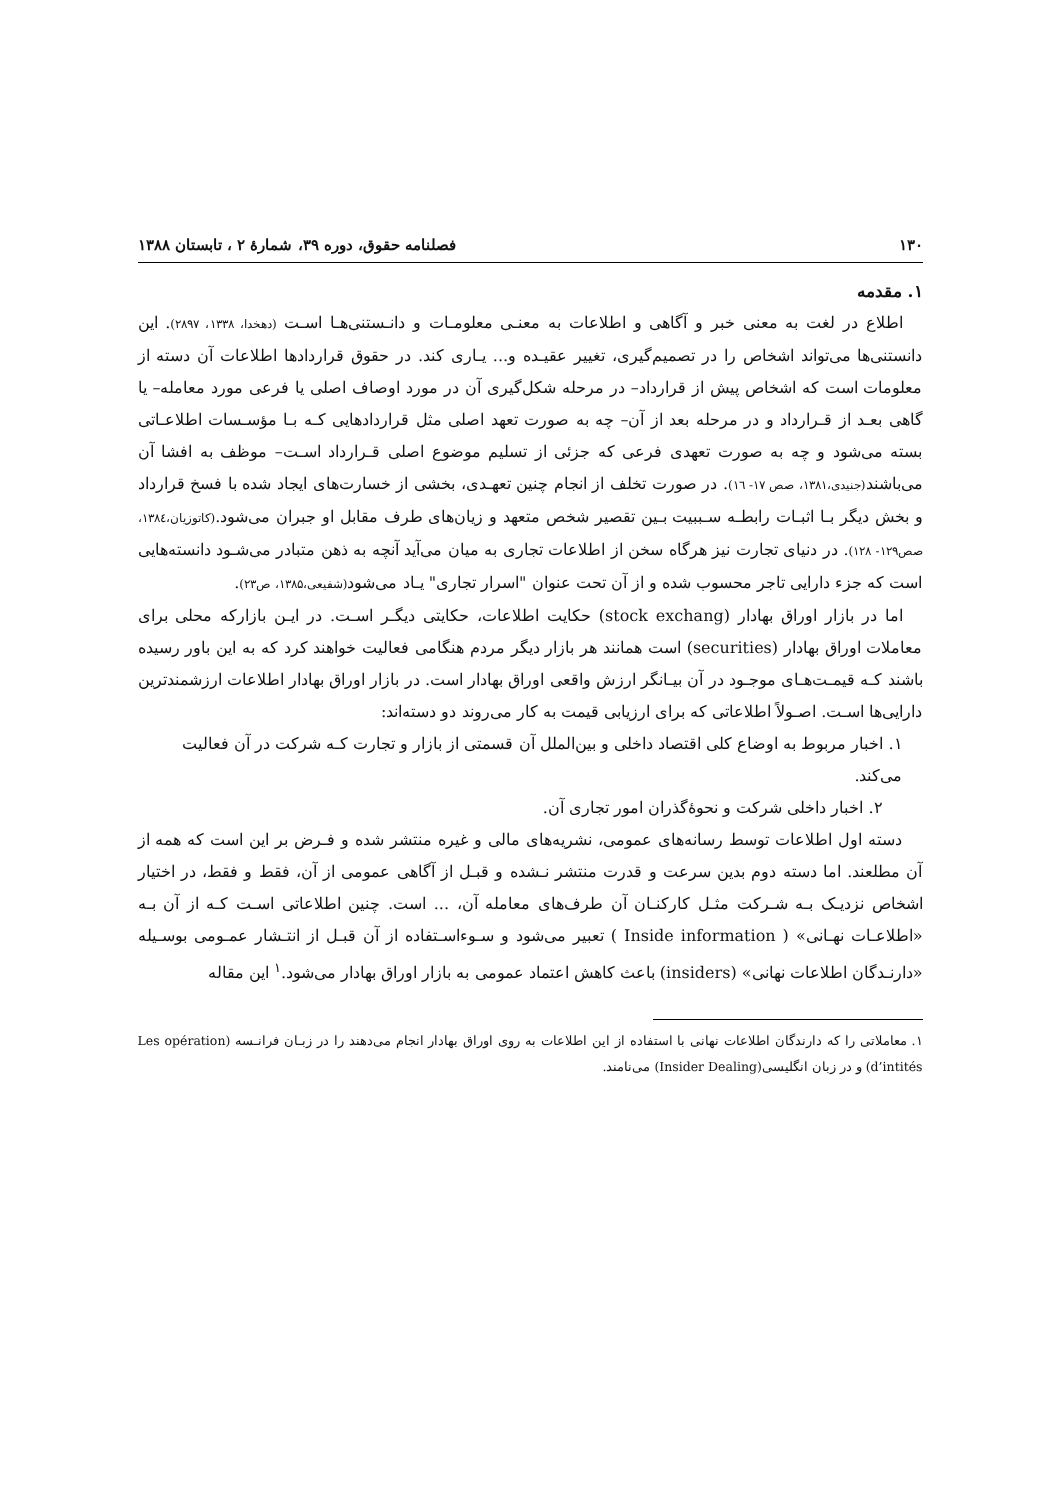۱۳۰ فصلنامه حقوق، دوره ۳۹، شمارهٔ ۲ ، تابستان ۱۳۸۸
۱. مقدمه
اطلاع در لغت به معنی خبر و آگاهی و اطلاعات به معنـی معلومـات و دانـستنی‌هـا اسـت (دهخدا، ۱۳۳۸، ۲۸۹۷). این دانستنی‌ها می‌تواند اشخاص را در تصمیم‌گیری، تغییر عقیـده و... یـاری کند. در حقوق قراردادها اطلاعات آن دسته از معلومات است که اشخاص پیش از قرارداد– در مرحله شکل‌گیری آن در مورد اوصاف اصلی یا فرعی مورد معامله– یا گاهی بعـد از قـرارداد و در مرحله بعد از آن– چه به صورت تعهد اصلی مثل قراردادهایی کـه بـا مؤسـسات اطلاعـاتی بسته می‌شود و چه به صورت تعهدی فرعی که جزئی از تسلیم موضوع اصلی قـرارداد اسـت– موظف به افشا آن می‌باشند(جنیدی،۱۳۸۱، صص ۱۷- ۱٦). در صورت تخلف از انجام چنین تعهـدی، بخشی از خسارت‌های ایجاد شده با فسخ قرارداد و بخش دیگر بـا اثبـات رابطـه سـببیت بـین تقصیر شخص متعهد و زیان‌های طرف مقابل او جبران می‌شود.(کاتوزیان،۱۳۸٤، صص۱۲۹- ۱۲۸). در دنیای تجارت نیز هرگاه سخن از اطلاعات تجاری به میان می‌آید آنچه به ذهن متبادر می‌شـود دانسته‌هایی است که جزء دارایی تاجر محسوب شده و از آن تحت عنوان "اسرار تجاری" یـاد می‌شود(شفیعی،۱۳۸۵، ص۲۳).
اما در بازار اوراق بهادار (stock exchang) حکایت اطلاعات، حکایتی دیگـر اسـت. در ایـن بازارکه محلی برای معاملات اوراق بهادار (securities) است همانند هر بازار دیگر مردم هنگامی فعالیت خواهند کرد که به این باور رسیده باشند کـه قیمـت‌هـای موجـود در آن بیـانگر ارزش واقعی اوراق بهادار است. در بازار اوراق بهادار اطلاعات ارزشمندترین دارایی‌ها اسـت. اصـولاً اطلاعاتی که برای ارزیابی قیمت به کار می‌روند دو دسته‌اند:
۱. اخبار مربوط به اوضاع کلی اقتصاد داخلی و بین‌الملل آن قسمتی از بازار و تجارت کـه شرکت در آن فعالیت می‌کند.
۲. اخبار داخلی شرکت و نحوهٔ‌گذران امور تجاری آن.
دسته اول اطلاعات توسط رسانه‌های عمومی، نشریه‌های مالی و غیره منتشر شده و فـرض بر این است که همه از آن مطلعند. اما دسته دوم بدین سرعت و قدرت منتشر نـشده و قبـل از آگاهی عمومی از آن، فقط و فقط، در اختیار اشخاص نزدیـک بـه شـرکت مثـل کارکنـان آن طرف‌های معامله آن، ... است. چنین اطلاعاتی اسـت کـه از آن بـه «اطلاعـات نهـانی» ( Inside information ) تعبیر می‌شود و سـوءاسـتفاده از آن قبـل از انتـشار عمـومی بوسـیله «دارنـدگان اطلاعات نهانی» (insiders) باعث کاهش اعتماد عمومی به بازار اوراق بهادار می‌شود.<sup>۱</sup> این مقاله
۱. معاملاتی را که دارندگان اطلاعات نهانی با استفاده از این اطلاعات به روی اوراق بهادار انجام می‌دهند را در زبـان فرانـسه (Les opération d’intités) و در زبان انگلیسی(Insider Dealing) می‌نامند.